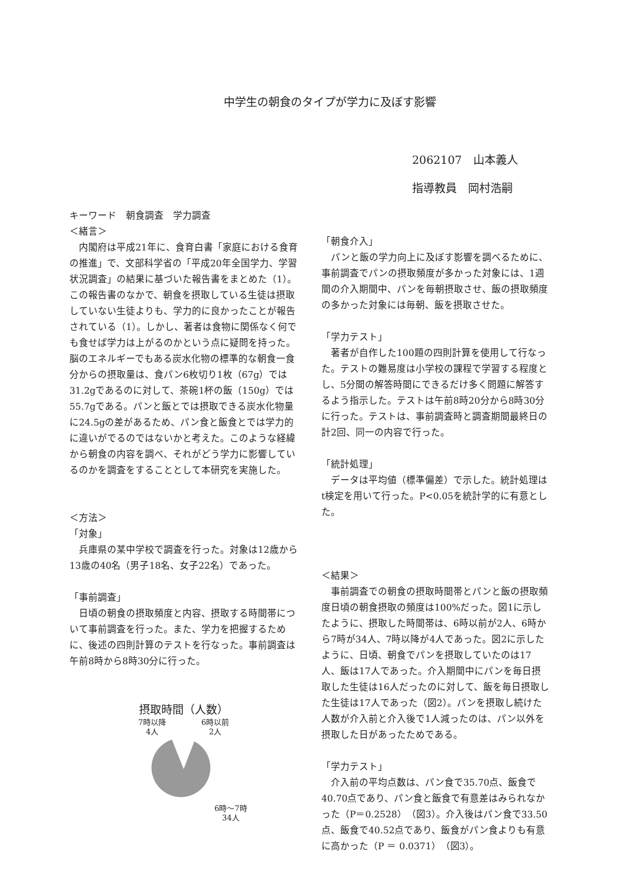中学生の朝食のタイプが学力に及ぼす影響
2062107　山本義人
指導教員　岡村浩嗣
キーワード　朝食調査　学力調査
＜緒言＞
　内閣府は平成21年に、食育白書「家庭における食育の推進」で、文部科学省の「平成20年全国学力、学習状況調査」の結果に基づいた報告書をまとめた（1）。この報告書のなかで、朝食を摂取している生徒は摂取していない生徒よりも、学力的に良かったことが報告されている（1）。しかし、著者は食物に関係なく何でも食せば学力は上がるのかという点に疑問を持った。脳のエネルギーでもある炭水化物の標準的な朝食一食分からの摂取量は、食パン6枚切り1枚（67g）では31.2gであるのに対して、茶碗1杯の飯（150g）では55.7gである。パンと飯とでは摂取できる炭水化物量に24.5gの差があるため、パン食と飯食とでは学力的に違いがでるのではないかと考えた。このような経緯から朝食の内容を調べ、それがどう学力に影響しているのかを調査をすることとして本研究を実施した。
＜方法＞
「対象」
　兵庫県の某中学校で調査を行った。対象は12歳から13歳の40名（男子18名、女子22名）であった。
「事前調査」
　日頃の朝食の摂取頻度と内容、摂取する時間帯について事前調査を行った。また、学力を把握するために、後述の四則計算のテストを行なった。事前調査は午前8時から8時30分に行った。
摂取時間（人数）
7時以降
4人 6時以前
2人
6時～7時
34人
「朝食介入」
　パンと飯の学力向上に及ぼす影響を調べるために、事前調査でパンの摂取頻度が多かった対象には、1週間の介入期間中、パンを毎朝摂取させ、飯の摂取頻度の多かった対象には毎朝、飯を摂取させた。
「学力テスト」
　著者が自作した100題の四則計算を使用して行なった。テストの難易度は小学校の課程で学習する程度とし、5分間の解答時間にできるだけ多く問題に解答するよう指示した。テストは午前8時20分から8時30分に行った。テストは、事前調査時と調査期間最終日の計2回、同一の内容で行った。
「統計処理」
　データは平均値（標準偏差）で示した。統計処理はt検定を用いて行った。P<0.05を統計学的に有意とした。
＜結果＞
　事前調査での朝食の摂取時間帯とパンと飯の摂取頻度日頃の朝食摂取の頻度は100%だった。図1に示したように、摂取した時間帯は、6時以前が2人、6時から7時が34人、7時以降が4人であった。図2に示したように、日頃、朝食でパンを摂取していたのは17人、飯は17人であった。介入期間中にパンを毎日摂取した生徒は16人だったのに対して、飯を毎日摂取した生徒は17人であった（図2）。パンを摂取し続けた人数が介入前と介入後で1人減ったのは、パン以外を摂取した日があったためである。
「学力テスト」
　介入前の平均点数は、パン食で35.70点、飯食で40.70点であり、パン食と飯食で有意差はみられなかった（P＝0.2528）（図3）。介入後はパン食で33.50点、飯食で40.52点であり、飯食がパン食よりも有意に高かった（P ＝ 0.0371）（図3）。